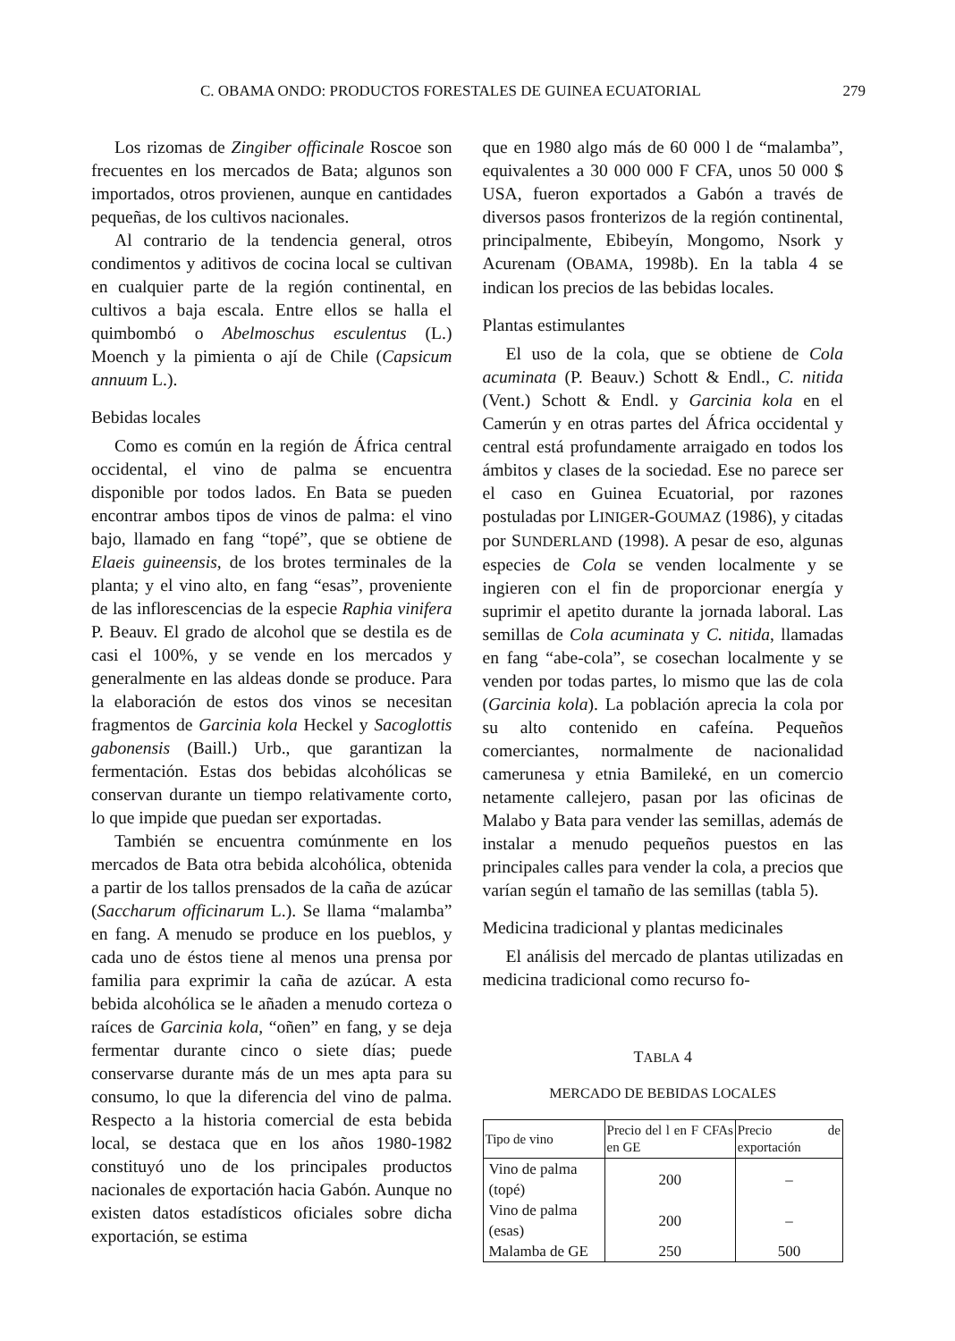C. OBAMA ONDO: PRODUCTOS FORESTALES DE GUINEA ECUATORIAL 279
Los rizomas de Zingiber officinale Roscoe son frecuentes en los mercados de Bata; algunos son importados, otros provienen, aunque en cantidades pequeñas, de los cultivos nacionales.
Al contrario de la tendencia general, otros condimentos y aditivos de cocina local se cultivan en cualquier parte de la región continental, en cultivos a baja escala. Entre ellos se halla el quimbombó o Abelmoschus esculentus (L.) Moench y la pimienta o ají de Chile (Capsicum annuum L.).
Bebidas locales
Como es común en la región de África central occidental, el vino de palma se encuentra disponible por todos lados. En Bata se pueden encontrar ambos tipos de vinos de palma: el vino bajo, llamado en fang “topé”, que se obtiene de Elaeis guineensis, de los brotes terminales de la planta; y el vino alto, en fang “esas”, proveniente de las inflorescencias de la especie Raphia vinifera P. Beauv. El grado de alcohol que se destila es de casi el 100%, y se vende en los mercados y generalmente en las aldeas donde se produce. Para la elaboración de estos dos vinos se necesitan fragmentos de Garcinia kola Heckel y Sacoglottis gabonensis (Baill.) Urb., que garantizan la fermentación. Estas dos bebidas alcohólicas se conservan durante un tiempo relativamente corto, lo que impide que puedan ser exportadas.
También se encuentra comúnmente en los mercados de Bata otra bebida alcohólica, obtenida a partir de los tallos prensados de la caña de azúcar (Saccharum officinarum L.). Se llama “malamba” en fang. A menudo se produce en los pueblos, y cada uno de éstos tiene al menos una prensa por familia para exprimir la caña de azúcar. A esta bebida alcohólica se le añaden a menudo corteza o raíces de Garcinia kola, “oñen” en fang, y se deja fermentar durante cinco o siete días; puede conservarse durante más de un mes apta para su consumo, lo que la diferencia del vino de palma. Respecto a la historia comercial de esta bebida local, se destaca que en los años 1980-1982 constituyó uno de los principales productos nacionales de exportación hacia Gabón. Aunque no existen datos estadísticos oficiales sobre dicha exportación, se estima
que en 1980 algo más de 60 000 l de “malamba”, equivalentes a 30 000 000 F CFA, unos 50 000 $ USA, fueron exportados a Gabón a través de diversos pasos fronterizos de la región continental, principalmente, Ebibeyín, Mongomo, Nsork y Acurenam (OBAMA, 1998b). En la tabla 4 se indican los precios de las bebidas locales.
Plantas estimulantes
El uso de la cola, que se obtiene de Cola acuminata (P. Beauv.) Schott & Endl., C. nitida (Vent.) Schott & Endl. y Garcinia kola en el Camerún y en otras partes del África occidental y central está profundamente arraigado en todos los ámbitos y clases de la sociedad. Ese no parece ser el caso en Guinea Ecuatorial, por razones postuladas por LINIGER-GOUMAZ (1986), y citadas por SUNDERLAND (1998). A pesar de eso, algunas especies de Cola se venden localmente y se ingieren con el fin de proporcionar energía y suprimir el apetito durante la jornada laboral. Las semillas de Cola acuminata y C. nitida, llamadas en fang “abe-cola”, se cosechan localmente y se venden por todas partes, lo mismo que las de cola (Garcinia kola). La población aprecia la cola por su alto contenido en cafeína. Pequeños comerciantes, normalmente de nacionalidad camerunesa y etnia Bamileké, en un comercio netamente callejero, pasan por las oficinas de Malabo y Bata para vender las semillas, además de instalar a menudo pequeños puestos en las principales calles para vender la cola, a precios que varían según el tamaño de las semillas (tabla 5).
Medicina tradicional y plantas medicinales
El análisis del mercado de plantas utilizadas en medicina tradicional como recurso fo-
TABLA 4
MERCADO DE BEBIDAS LOCALES
| Tipo de vino | Precio del l en F CFAs en GE | Precio de exportación |
| --- | --- | --- |
| Vino de palma (topé) | 200 | – |
| Vino de palma (esas) | 200 | – |
| Malamba de GE | 250 | 500 |